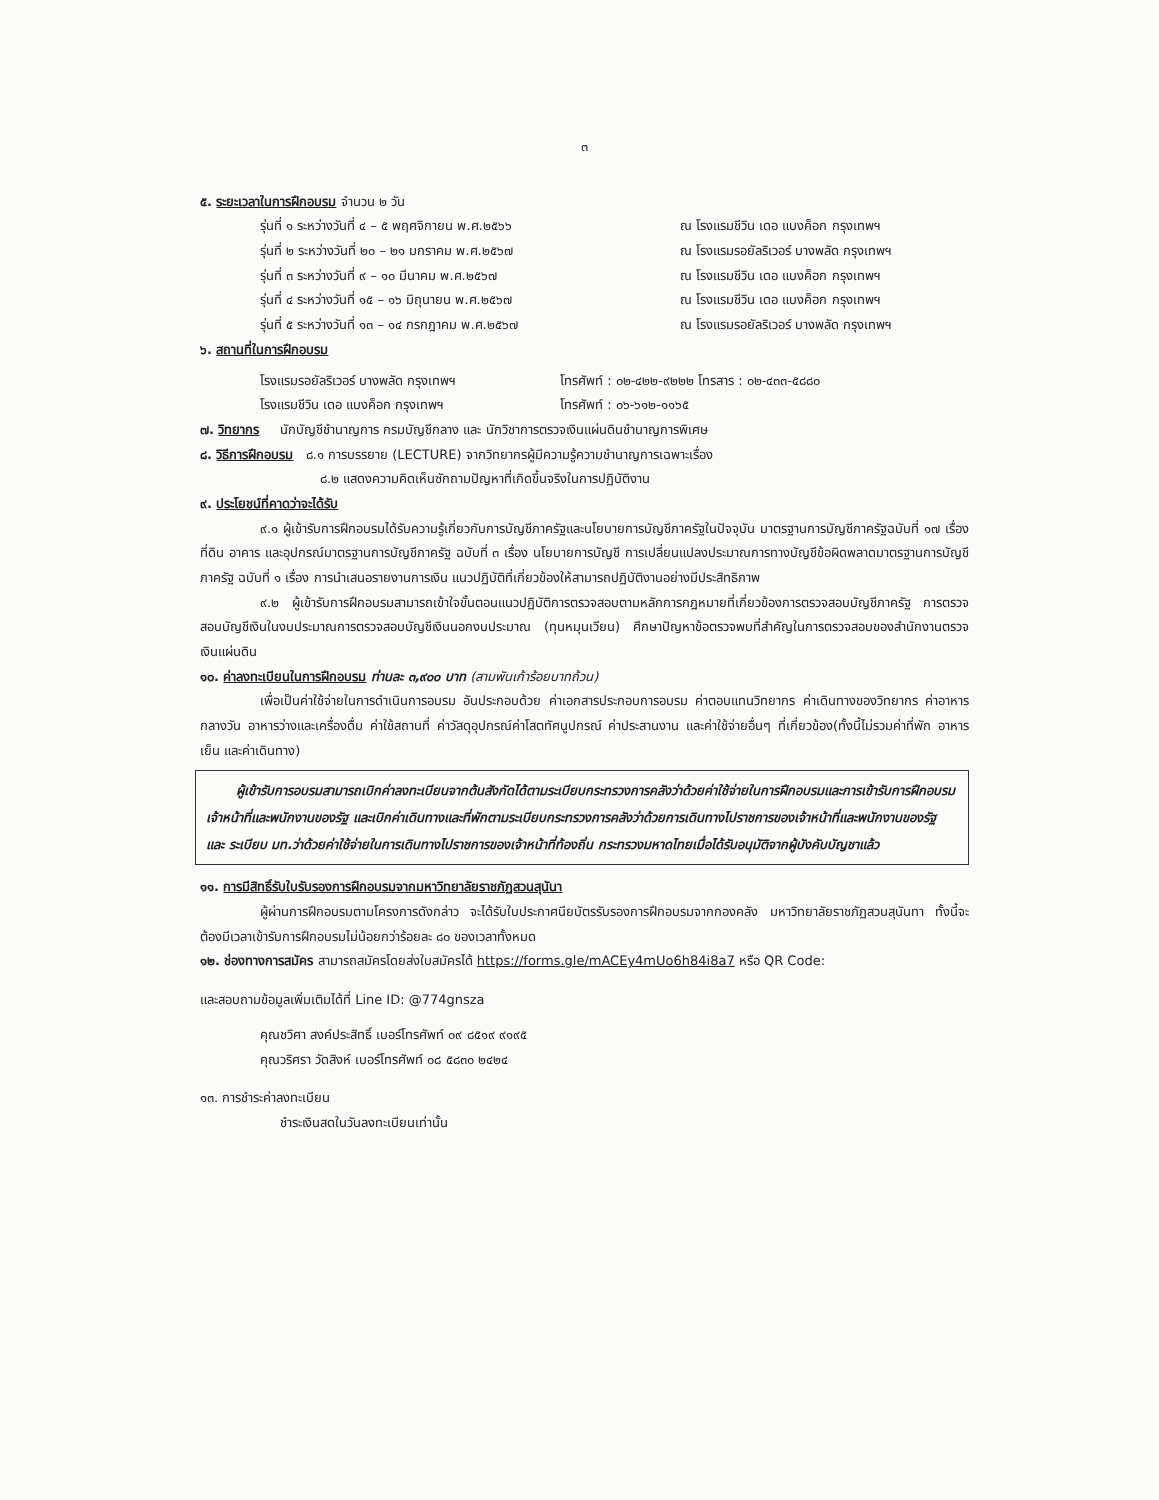๓
๕. ระยะเวลาในการฝึกอบรม จำนวน ๒ วัน
รุ่นที่ ๑ ระหว่างวันที่ ๔ – ๕ พฤศจิกายน พ.ศ.๒๕๖๖ ณ โรงแรมชีวิน เดอ แบงค็อก กรุงเทพฯ
รุ่นที่ ๒ ระหว่างวันที่ ๒๐ – ๒๑ มกราคม พ.ศ.๒๕๖๗ ณ โรงแรมรอยัลริเวอร์ บางพลัด กรุงเทพฯ
รุ่นที่ ๓ ระหว่างวันที่ ๙ – ๑๐ มีนาคม พ.ศ.๒๕๖๗ ณ โรงแรมชีวิน เดอ แบงค็อก กรุงเทพฯ
รุ่นที่ ๔ ระหว่างวันที่ ๑๕ – ๑๖ มิถุนายน พ.ศ.๒๕๖๗ ณ โรงแรมชีวิน เดอ แบงค็อก กรุงเทพฯ
รุ่นที่ ๕ ระหว่างวันที่ ๑๓ – ๑๔ กรกฎาคม พ.ศ.๒๕๖๗ ณ โรงแรมรอยัลริเวอร์ บางพลัด กรุงเทพฯ
๖. สถานที่ในการฝึกอบรม
โรงแรมรอยัลริเวอร์ บางพลัด กรุงเทพฯ โทรศัพท์ : ๐๒-๔๒๒-๙๒๒๒ โทรสาร : ๐๒-๔๓๓-๕๘๘๐
โรงแรมชีวิน เดอ แบงค็อก กรุงเทพฯ โทรศัพท์ : ๐๖-๖๑๒-๑๑๖๕
๗. วิทยากร นักบัญชีชำนาญการ กรมบัญชีกลาง และ นักวิชาการตรวจเงินแผ่นดินชำนาญการพิเศษ
๘. วิธีการฝึกอบรม ๘.๑ การบรรยาย (LECTURE) จากวิทยากรผู้มีความรู้ความชำนาญการเฉพาะเรื่อง
๘.๒ แสดงความคิดเห็นซักถามปัญหาที่เกิดขึ้นจริงในการปฏิบัติงาน
๙. ประโยชน์ที่คาดว่าจะได้รับ
๙.๑ ผู้เข้ารับการฝึกอบรมได้รับความรู้เกี่ยวกับการบัญชีภาครัฐและนโยบายการบัญชีภาครัฐในปัจจุบัน มาตรฐานการบัญชีภาครัฐฉบับที่ ๑๗ เรื่อง ที่ดิน อาคาร และอุปกรณ์มาตรฐานการบัญชีภาครัฐ ฉบับที่ ๓ เรื่อง นโยบายการบัญชี การเปลี่ยนแปลงประมาณการทางบัญชีข้อผิดพลาดมาตรฐานการบัญชีภาครัฐ ฉบับที่ ๑ เรื่อง การนำเสนอรายงานการเงิน แนวปฏิบัติที่เกี่ยวข้องให้สามารถปฏิบัติงานอย่างมีประสิทธิภาพ
๙.๒ ผู้เข้ารับการฝึกอบรมสามารถเข้าใจขั้นตอนแนวปฏิบัติการตรวจสอบตามหลักการกฎหมายที่เกี่ยวข้องการตรวจสอบบัญชีภาครัฐ การตรวจสอบบัญชีเงินในงบประมาณการตรวจสอบบัญชีเงินนอกงบประมาณ (ทุนหมุนเวียน) ศึกษาปัญหาข้อตรวจพบที่สำคัญในการตรวจสอบของสำนักงานตรวจเงินแผ่นดิน
๑๐. ค่าลงทะเบียนในการฝึกอบรม ท่านละ ๓,๙๐๐ บาท (สามพันเก้าร้อยบาทถ้วน)
เพื่อเป็นค่าใช้จ่ายในการดำเนินการอบรม อันประกอบด้วย ค่าเอกสารประกอบการอบรม ค่าตอบแทนวิทยากร ค่าเดินทางของวิทยากร ค่าอาหารกลางวัน อาหารว่างและเครื่องดื่ม ค่าใช้สถานที่ ค่าวัสดุอุปกรณ์ค่าโสตทัศนูปกรณ์ ค่าประสานงาน และค่าใช้จ่ายอื่นๆ ที่เกี่ยวข้อง(ทั้งนี้ไม่รวมค่าที่พัก อาหารเย็น และค่าเดินทาง)
ผู้เข้ารับการอบรมสามารถเบิกค่าลงทะเบียนจากต้นสังกัดได้ตามระเบียบกระทรวงการคลังว่าด้วยค่าใช้จ่ายในการฝึกอบรมและการเข้ารับการฝึกอบรมเจ้าหน้าที่และพนักงานของรัฐ และเบิกค่าเดินทางและที่พักตามระเบียบกระทรวงการคลังว่าด้วยการเดินทางไปราชการของเจ้าหน้าที่และพนักงานของรัฐ และ ระเบียบ มท.ว่าด้วยค่าใช้จ่ายในการเดินทางไปราชการของเจ้าหน้าที่ท้องถิ่น กระทรวงมหาดไทยเมื่อได้รับอนุมัติจากผู้บังคับบัญชาแล้ว
๑๑. การมีสิทธิ์รับใบรับรองการฝึกอบรมจากมหาวิทยาลัยราชภัฏสวนสุนันา
ผู้ผ่านการฝึกอบรมตามโครงการดังกล่าว จะได้รับใบประกาศนียบัตรรับรองการฝึกอบรมจากกองคลัง มหาวิทยาลัยราชภัฏสวนสุนันทา ทั้งนี้จะต้องมีเวลาเข้ารับการฝึกอบรมไม่น้อยกว่าร้อยละ ๘๐ ของเวลาทั้งหมด
๑๒. ช่องทางการสมัคร สามารถสมัครโดยส่งใบสมัครได้ https://forms.gle/mACEy4mUo6h84i8a7 หรือ QR Code:
และสอบถามข้อมูลเพิ่มเติมได้ที่ Line ID: @774gnsza
คุณชวิศา สงค์ประสิทธิ์ เบอร์โทรศัพท์ ๐๙ ๘๕๑๙ ๙๑๙๕
คุณวริศรา วัดสิงห์ เบอร์โทรศัพท์ ๐๘ ๕๘๓๐ ๒๔๒๔
๑๓. การชำระค่าลงทะเบียน
ชำระเงินสดในวันลงทะเบียนเท่านั้น